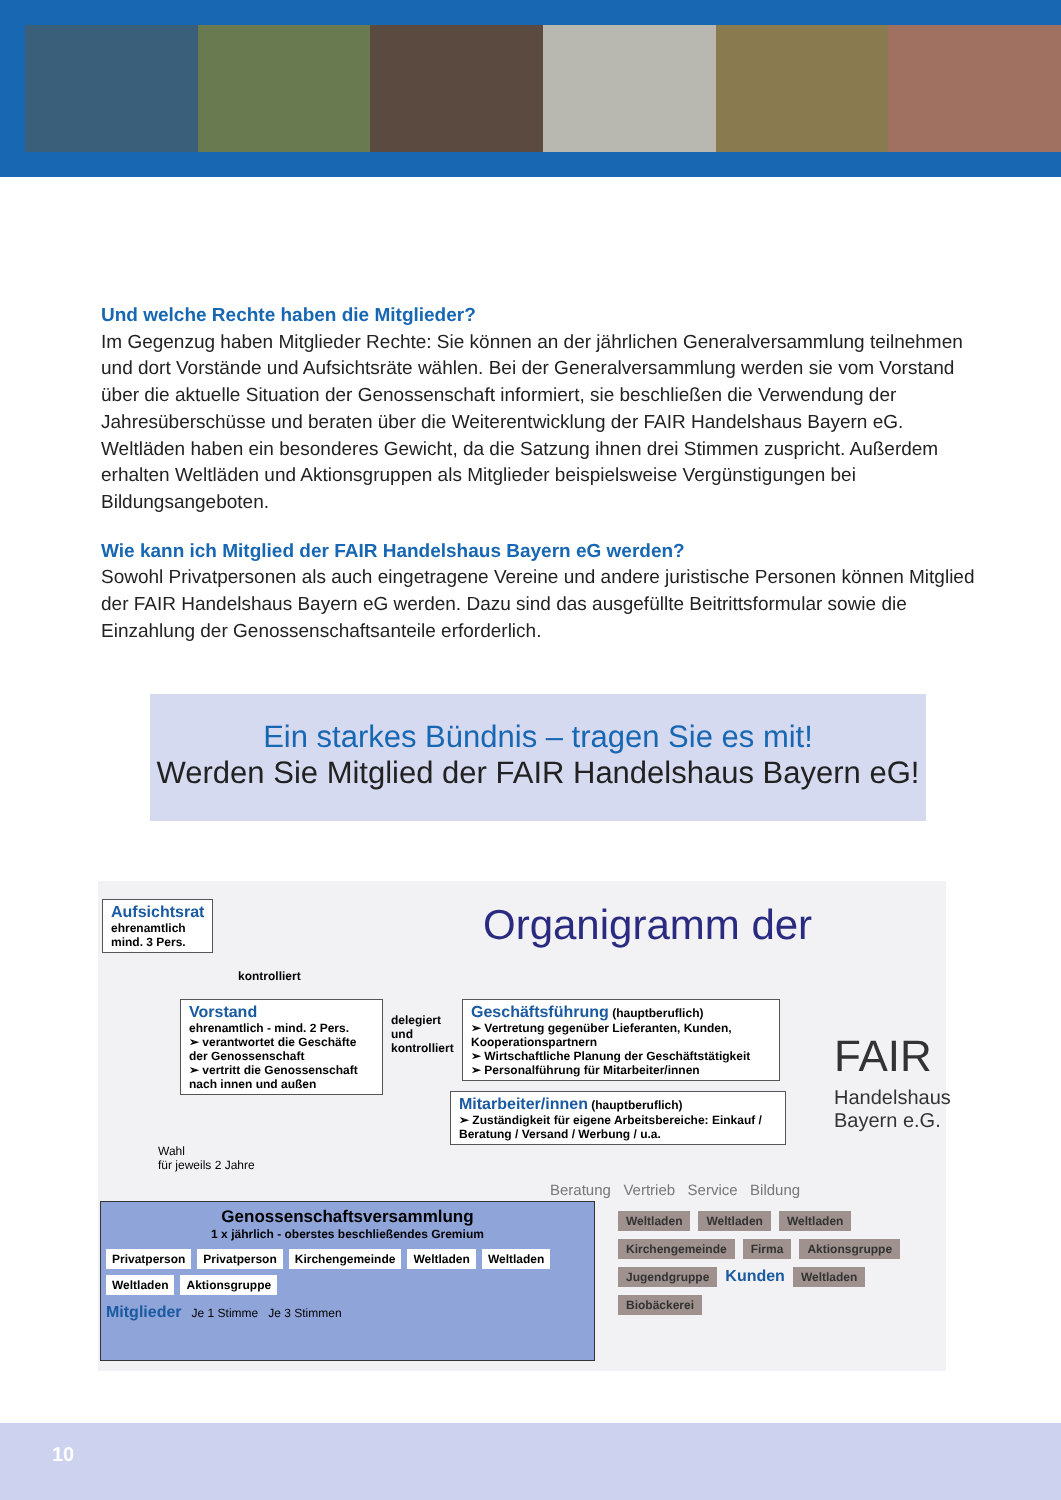Und welche Rechte haben die Mitglieder?
Im Gegenzug haben Mitglieder Rechte: Sie können an der jährlichen Generalversammlung teilnehmen und dort Vorstände und Aufsichtsräte wählen. Bei der Generalversammlung werden sie vom Vorstand über die aktuelle Situation der Genossenschaft informiert, sie beschließen die Verwendung der Jahresüberschüsse und beraten über die Weiterentwicklung der FAIR Handelshaus Bayern eG. Weltläden haben ein besonderes Gewicht, da die Satzung ihnen drei Stimmen zuspricht. Außerdem erhalten Weltläden und Aktionsgruppen als Mitglieder beispielsweise Vergünstigungen bei Bildungsangeboten.
Wie kann ich Mitglied der FAIR Handelshaus Bayern eG werden?
Sowohl Privatpersonen als auch eingetragene Vereine und andere juristische Personen können Mitglied der FAIR Handelshaus Bayern eG werden. Dazu sind das ausgefüllte Beitrittsformular sowie die Einzahlung der Genossenschaftsanteile erforderlich.
Ein starkes Bündnis – tragen Sie es mit!
Werden Sie Mitglied der FAIR Handelshaus Bayern eG!
Aufsichtsrat
ehrenamtlich
mind. 3 Pers.
Organigramm der
FAIR
Handelshaus
Bayern e.G.
kontrolliert
Vorstand
ehrenamtlich - mind. 2 Pers.
➢ verantwortet die Geschäfte der Genossenschaft
➢ vertritt die Genossenschaft nach innen und außen
delegiert
und
kontrolliert
Geschäftsführung (hauptberuflich)
➢ Vertretung gegenüber Lieferanten, Kunden, Kooperationspartnern
➢ Wirtschaftliche Planung der Geschäftstätigkeit
➢ Personalführung für Mitarbeiter/innen
Mitarbeiter/innen (hauptberuflich)
➢ Zuständigkeit für eigene Arbeitsbereiche: Einkauf / Beratung / Versand / Werbung / u.a.
Wahl
für jeweils 2 Jahre
Beratung Vertrieb Service Bildung
Genossenschaftsversammlung
1 x jährlich - oberstes beschließendes Gremium
Privatperson Privatperson Kirchengemeinde Weltladen Weltladen Weltladen Aktionsgruppe
Mitglieder Je 1 Stimme Je 3 Stimmen
Weltladen Weltladen Weltladen Kirchengemeinde Firma Aktionsgruppe Jugendgruppe Kunden Weltladen Biobäckerei
10